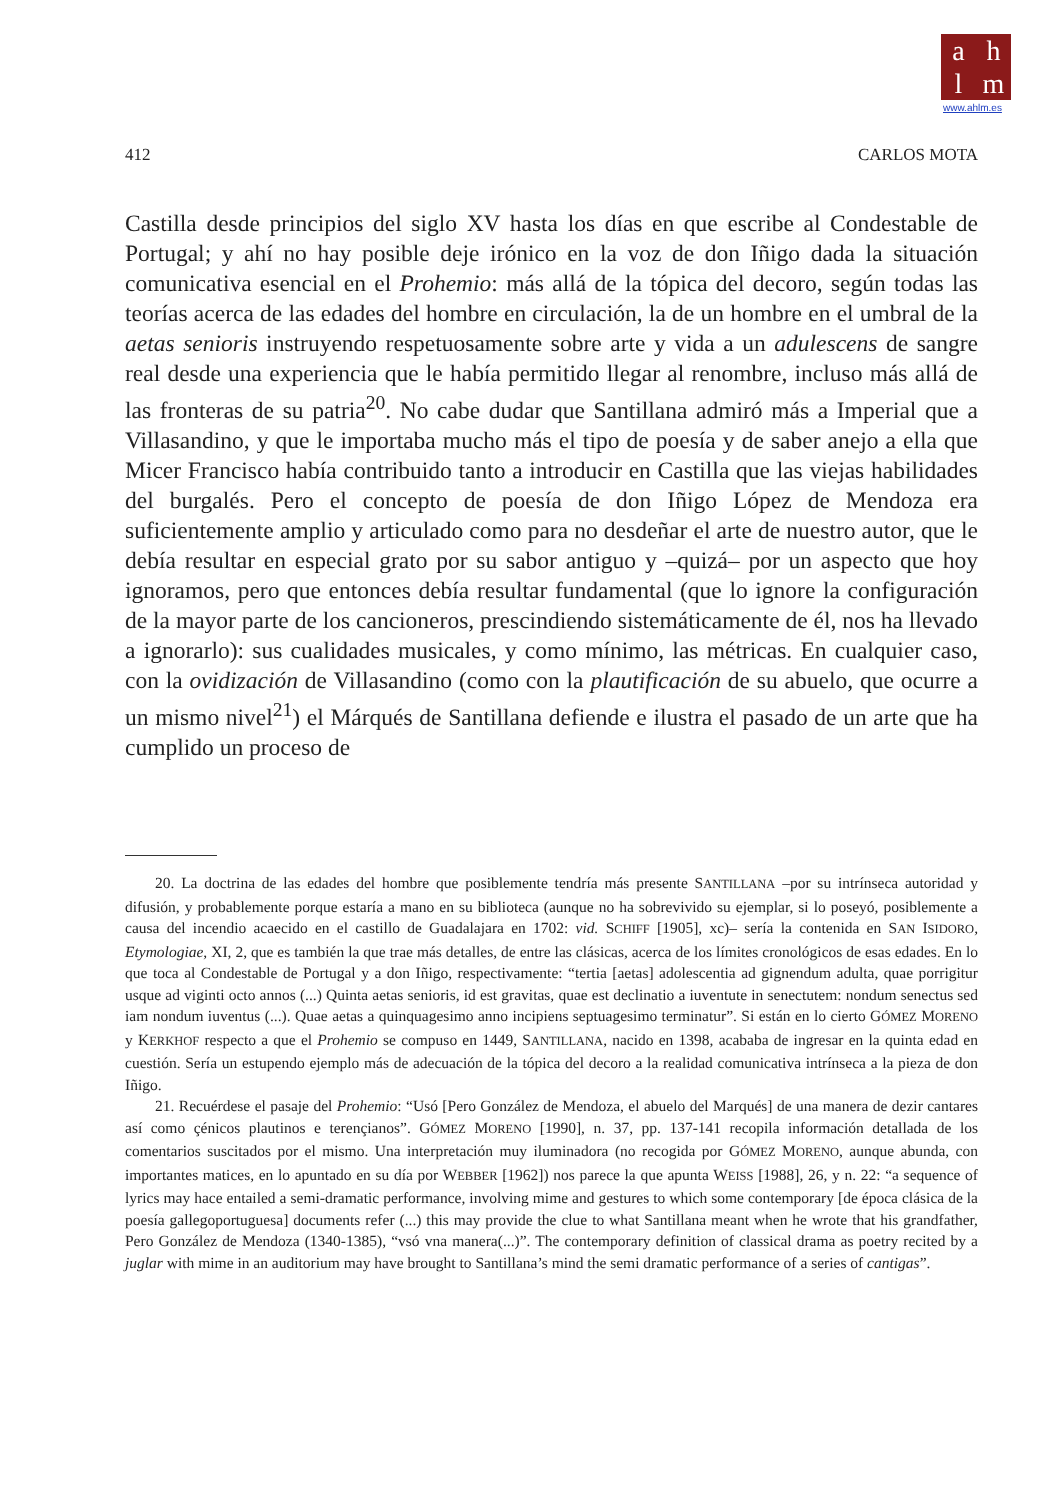ahlm
www.ahlm.es
412 CARLOS MOTA
Castilla desde principios del siglo XV hasta los días en que escribe al Condestable de Portugal; y ahí no hay posible deje irónico en la voz de don Iñigo dada la situación comunicativa esencial en el Prohemio: más allá de la tópica del decoro, según todas las teorías acerca de las edades del hombre en circulación, la de un hombre en el umbral de la aetas senioris instruyendo respetuosamente sobre arte y vida a un adulescens de sangre real desde una experiencia que le había permitido llegar al renombre, incluso más allá de las fronteras de su patria<sup>20</sup>. No cabe dudar que Santillana admiró más a Imperial que a Villasandino, y que le importaba mucho más el tipo de poesía y de saber anejo a ella que Micer Francisco había contribuido tanto a introducir en Castilla que las viejas habilidades del burgalés. Pero el concepto de poesía de don Iñigo López de Mendoza era suficientemente amplio y articulado como para no desdeñar el arte de nuestro autor, que le debía resultar en especial grato por su sabor antiguo y –quizá– por un aspecto que hoy ignoramos, pero que entonces debía resultar fundamental (que lo ignore la configuración de la mayor parte de los cancioneros, prescindiendo sistemáticamente de él, nos ha llevado a ignorarlo): sus cualidades musicales, y como mínimo, las métricas. En cualquier caso, con la ovidización de Villasandino (como con la plautificación de su abuelo, que ocurre a un mismo nivel<sup>21</sup>) el Márqués de Santillana defiende e ilustra el pasado de un arte que ha cumplido un proceso de
20. La doctrina de las edades del hombre que posiblemente tendría más presente SANTILLANA –por su intrínseca autoridad y difusión, y probablemente porque estaría a mano en su biblioteca (aunque no ha sobrevivido su ejemplar, si lo poseyó, posiblemente a causa del incendio acaecido en el castillo de Guadalajara en 1702: vid. SCHIFF [1905], xc)– sería la contenida en SAN ISIDORO, Etymologiae, XI, 2, que es también la que trae más detalles, de entre las clásicas, acerca de los límites cronológicos de esas edades. En lo que toca al Condestable de Portugal y a don Iñigo, respectivamente: “tertia [aetas] adolescentia ad gignendum adulta, quae porrigitur usque ad viginti octo annos (...) Quinta aetas senioris, id est gravitas, quae est declinatio a iuventute in senectutem: nondum senectus sed iam nondum iuventus (...). Quae aetas a quinquagesimo anno incipiens septuagesimo terminatur”. Si están en lo cierto GÓMEZ MORENO y KERKHOF respecto a que el Prohemio se compuso en 1449, SANTILLANA, nacido en 1398, acababa de ingresar en la quinta edad en cuestión. Sería un estupendo ejemplo más de adecuación de la tópica del decoro a la realidad comunicativa intrínseca a la pieza de don Iñigo.
21. Recuérdese el pasaje del Prohemio: “Usó [Pero González de Mendoza, el abuelo del Marqués] de una manera de dezir cantares así como çénicos plautinos e terençianos”. GÓMEZ MORENO [1990], n. 37, pp. 137-141 recopila información detallada de los comentarios suscitados por el mismo. Una interpretación muy iluminadora (no recogida por GÓMEZ MORENO, aunque abunda, con importantes matices, en lo apuntado en su día por WEBBER [1962]) nos parece la que apunta WEISS [1988], 26, y n. 22: “a sequence of lyrics may hace entailed a semi-dramatic performance, involving mime and gestures to which some contemporary [de época clásica de la poesía gallegoportuguesa] documents refer (...) this may provide the clue to what Santillana meant when he wrote that his grandfather, Pero González de Mendoza (1340-1385), “vsó vna manera(...)”. The contemporary definition of classical drama as poetry recited by a juglar with mime in an auditorium may have brought to Santillana’s mind the semi dramatic performance of a series of cantigas”.